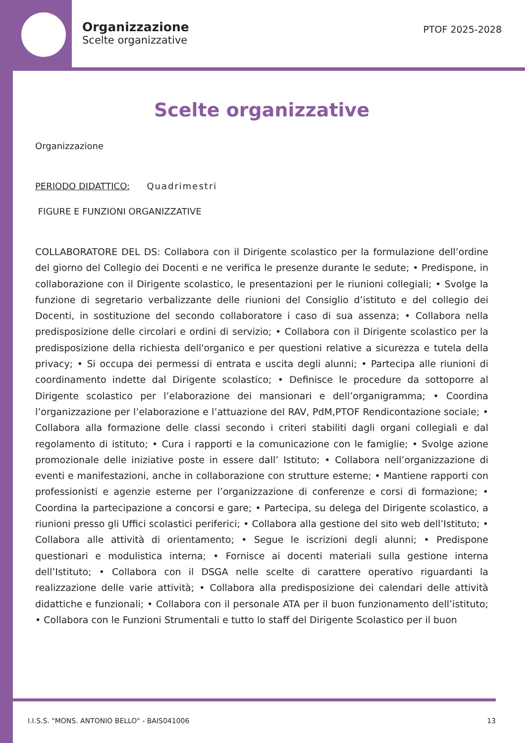Organizzazione
Scelte organizzative
PTOF 2025-2028
Scelte organizzative
Organizzazione
PERIODO DIDATTICO: Quadrimestri
FIGURE E FUNZIONI ORGANIZZATIVE
COLLABORATORE DEL DS: Collabora con il Dirigente scolastico per la formulazione dell’ordine del giorno del Collegio dei Docenti e ne verifica le presenze durante le sedute; • Predispone, in collaborazione con il Dirigente scolastico, le presentazioni per le riunioni collegiali; • Svolge la funzione di segretario verbalizzante delle riunioni del Consiglio d’istituto e del collegio dei Docenti, in sostituzione del secondo collaboratore i caso di sua assenza; • Collabora nella predisposizione delle circolari e ordini di servizio; • Collabora con il Dirigente scolastico per la predisposizione della richiesta dell'organico e per questioni relative a sicurezza e tutela della privacy; • Si occupa dei permessi di entrata e uscita degli alunni; • Partecipa alle riunioni di coordinamento indette dal Dirigente scolastico; • Definisce le procedure da sottoporre al Dirigente scolastico per l’elaborazione dei mansionari e dell’organigramma; • Coordina l’organizzazione per l’elaborazione e l’attuazione del RAV, PdM,PTOF Rendicontazione sociale; • Collabora alla formazione delle classi secondo i criteri stabiliti dagli organi collegiali e dal regolamento di istituto; • Cura i rapporti e la comunicazione con le famiglie; • Svolge azione promozionale delle iniziative poste in essere dall’ Istituto; • Collabora nell’organizzazione di eventi e manifestazioni, anche in collaborazione con strutture esterne; • Mantiene rapporti con professionisti e agenzie esterne per l’organizzazione di conferenze e corsi di formazione; • Coordina la partecipazione a concorsi e gare; • Partecipa, su delega del Dirigente scolastico, a riunioni presso gli Uffici scolastici periferici; • Collabora alla gestione del sito web dell’Istituto; • Collabora alle attività di orientamento; • Segue le iscrizioni degli alunni; • Predispone questionari e modulistica interna; • Fornisce ai docenti materiali sulla gestione interna dell’Istituto; • Collabora con il DSGA nelle scelte di carattere operativo riguardanti la realizzazione delle varie attività; • Collabora alla predisposizione dei calendari delle attività didattiche e funzionali; • Collabora con il personale ATA per il buon funzionamento dell’istituto; • Collabora con le Funzioni Strumentali e tutto lo staff del Dirigente Scolastico per il buon
I.I.S.S. "MONS. ANTONIO BELLO" - BAIS041006 13